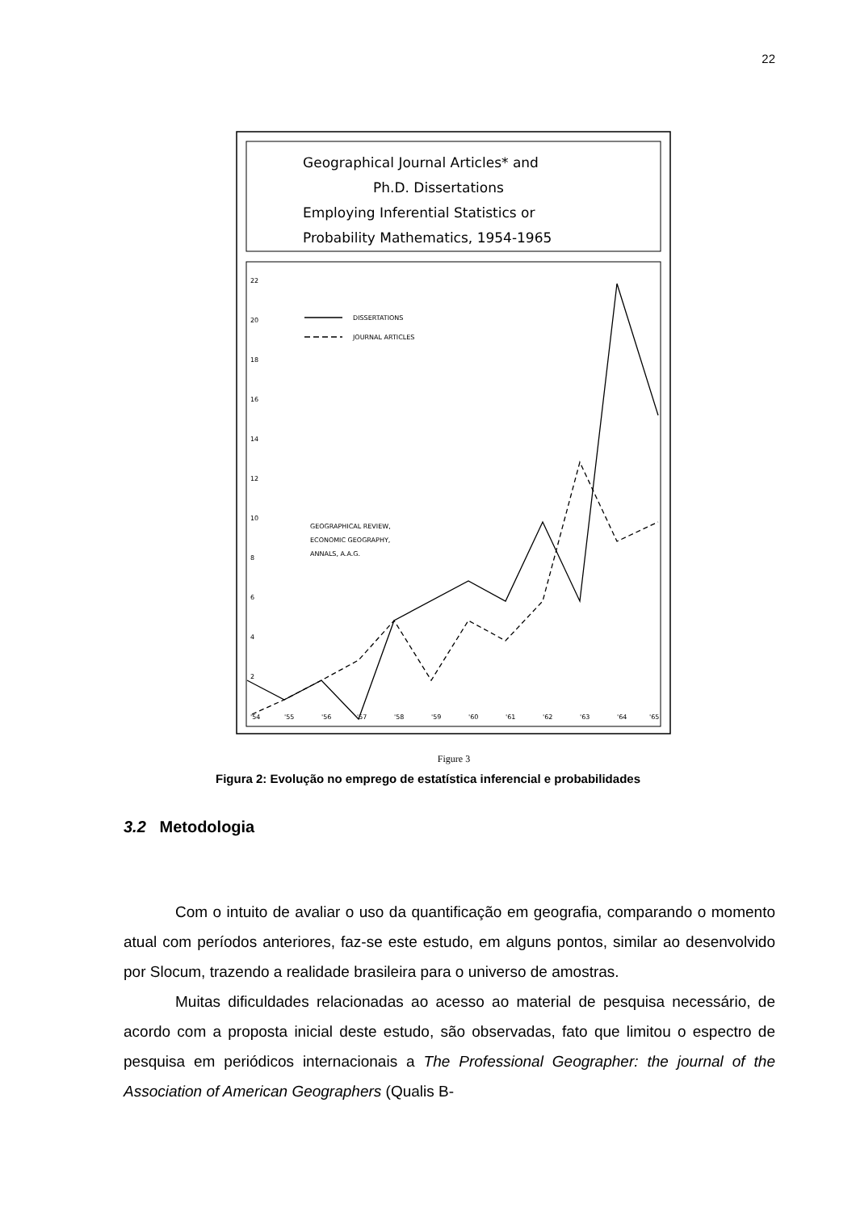22
Geographical Journal Articles* and
Ph.D. Dissertations
Employing Inferential Statistics or
Probability Mathematics, 1954-1965
22
20
18
16
14
12
10
8
6
4
2
'54
'55
'56
'57
'58
'59
'60
'61
'62
'63
'64
'65
DISSERTATIONS
JOURNAL ARTICLES
GEOGRAPHICAL REVIEW,
ECONOMIC GEOGRAPHY,
ANNALS, A.A.G.
Figure 3
Figura 2: Evolução no emprego de estatística inferencial e probabilidades
3.2 Metodologia
Com o intuito de avaliar o uso da quantificação em geografia, comparando o momento atual com períodos anteriores, faz-se este estudo, em alguns pontos, similar ao desenvolvido por Slocum, trazendo a realidade brasileira para o universo de amostras.
Muitas dificuldades relacionadas ao acesso ao material de pesquisa necessário, de acordo com a proposta inicial deste estudo, são observadas, fato que limitou o espectro de pesquisa em periódicos internacionais a The Professional Geographer: the journal of the Association of American Geographers (Qualis B-